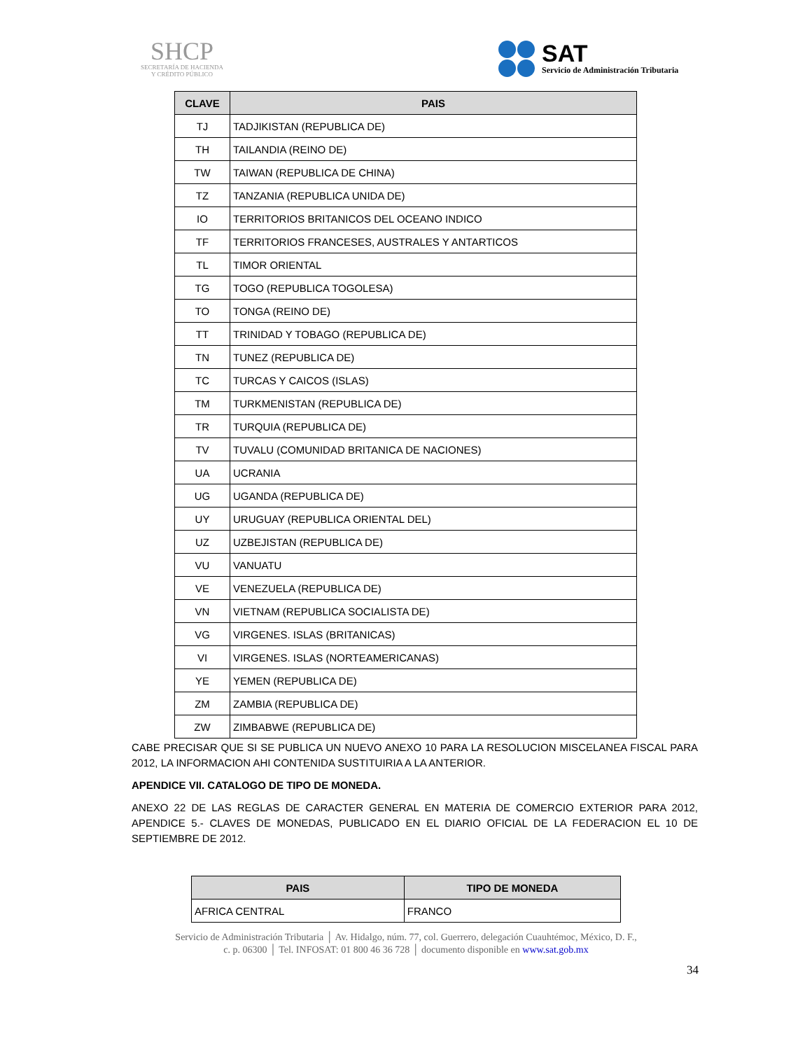SHCP
SECRETARÍA DE HACIENDA
Y CRÉDITO PÚBLICO
SAT
Servicio de Administración Tributaria
| CLAVE | PAIS |
| --- | --- |
| TJ | TADJIKISTAN (REPUBLICA DE) |
| TH | TAILANDIA (REINO DE) |
| TW | TAIWAN (REPUBLICA DE CHINA) |
| TZ | TANZANIA (REPUBLICA UNIDA DE) |
| IO | TERRITORIOS BRITANICOS DEL OCEANO INDICO |
| TF | TERRITORIOS FRANCESES, AUSTRALES Y ANTARTICOS |
| TL | TIMOR ORIENTAL |
| TG | TOGO (REPUBLICA TOGOLESA) |
| TO | TONGA (REINO DE) |
| TT | TRINIDAD Y TOBAGO (REPUBLICA DE) |
| TN | TUNEZ (REPUBLICA DE) |
| TC | TURCAS Y CAICOS (ISLAS) |
| TM | TURKMENISTAN (REPUBLICA DE) |
| TR | TURQUIA (REPUBLICA DE) |
| TV | TUVALU (COMUNIDAD BRITANICA DE NACIONES) |
| UA | UCRANIA |
| UG | UGANDA (REPUBLICA DE) |
| UY | URUGUAY (REPUBLICA ORIENTAL DEL) |
| UZ | UZBEJISTAN (REPUBLICA DE) |
| VU | VANUATU |
| VE | VENEZUELA (REPUBLICA DE) |
| VN | VIETNAM (REPUBLICA SOCIALISTA DE) |
| VG | VIRGENES. ISLAS (BRITANICAS) |
| VI | VIRGENES. ISLAS (NORTEAMERICANAS) |
| YE | YEMEN (REPUBLICA DE) |
| ZM | ZAMBIA (REPUBLICA DE) |
| ZW | ZIMBABWE (REPUBLICA DE) |
CABE PRECISAR QUE SI SE PUBLICA UN NUEVO ANEXO 10 PARA LA RESOLUCION MISCELANEA FISCAL PARA 2012, LA INFORMACION AHI CONTENIDA SUSTITUIRIA A LA ANTERIOR.
APENDICE VII. CATALOGO DE TIPO DE MONEDA.
ANEXO 22 DE LAS REGLAS DE CARACTER GENERAL EN MATERIA DE COMERCIO EXTERIOR PARA 2012, APENDICE 5.- CLAVES DE MONEDAS, PUBLICADO EN EL DIARIO OFICIAL DE LA FEDERACION EL 10 DE SEPTIEMBRE DE 2012.
| PAIS | TIPO DE MONEDA |
| --- | --- |
| AFRICA CENTRAL | FRANCO |
Servicio de Administración Tributaria │ Av. Hidalgo, núm. 77, col. Guerrero, delegación Cuauhtémoc, México, D. F.,
c. p. 06300 │ Tel. INFOSAT: 01 800 46 36 728 │ documento disponible en www.sat.gob.mx
34